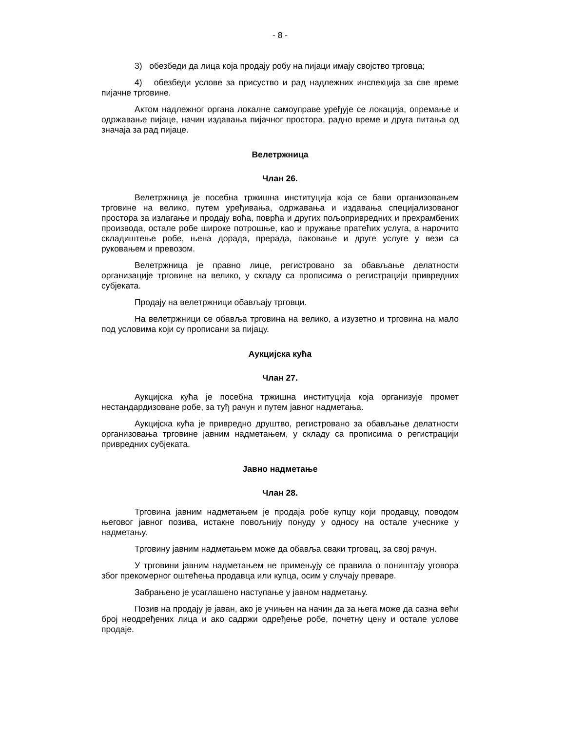- 8 -
3) обезбеди да лица која продају робу на пијаци имају својство трговца;
4) обезбеди услове за присуство и рад надлежних инспекција за све време пијачне трговине.
Актом надлежног органа локалне самоуправе уређује се локација, опремање и одржавање пијаце, начин издавања пијачног простора, радно време и друга питања од значаја за рад пијаце.
Велетржница
Члан 26.
Велетржница је посебна тржишна институција која се бави организовањем трговине на велико, путем уређивања, одржавања и издавања специјализованог простора за излагање и продају воћа, поврћа и других пољопривредних и прехрамбених производа, остале робе широке потрошње, као и пружање пратећих услуга, а нарочито складиштење робе, њена дорада, прерада, паковање и друге услуге у вези са руковањем и превозом.
Велетржница је правно лице, регистровано за обављање делатности организације трговине на велико, у складу са прописима о регистрацији привредних субјеката.
Продају на велетржници обављају трговци.
На велетржници се обавља трговина на велико, а изузетно и трговина на мало под условима који су прописани за пијацу.
Аукцијска кућа
Члан 27.
Аукцијска кућа је посебна тржишна институција која организује промет нестандардизоване робе, за туђ рачун и путем јавног надметања.
Аукцијска кућа је привредно друштво, регистровано за обављање делатности организовања трговине јавним надметањем, у складу са прописима о регистрацији привредних субјеката.
Јавно надметање
Члан 28.
Трговина јавним надметањем је продаја робе купцу који продавцу, поводом његовог јавног позива, истакне повољнију понуду у односу на остале учеснике у надметању.
Трговину јавним надметањем може да обавља сваки трговац, за свој рачун.
У трговини јавним надметањем не примењују се правила о поништају уговора због прекомерног оштећења продавца или купца, осим у случају преваре.
Забрањено је усаглашено наступање у јавном надметању.
Позив на продају је јаван, ако је учињен на начин да за њега може да сазна већи број неодређених лица и ако садржи одређење робе, почетну цену и остале услове продаје.